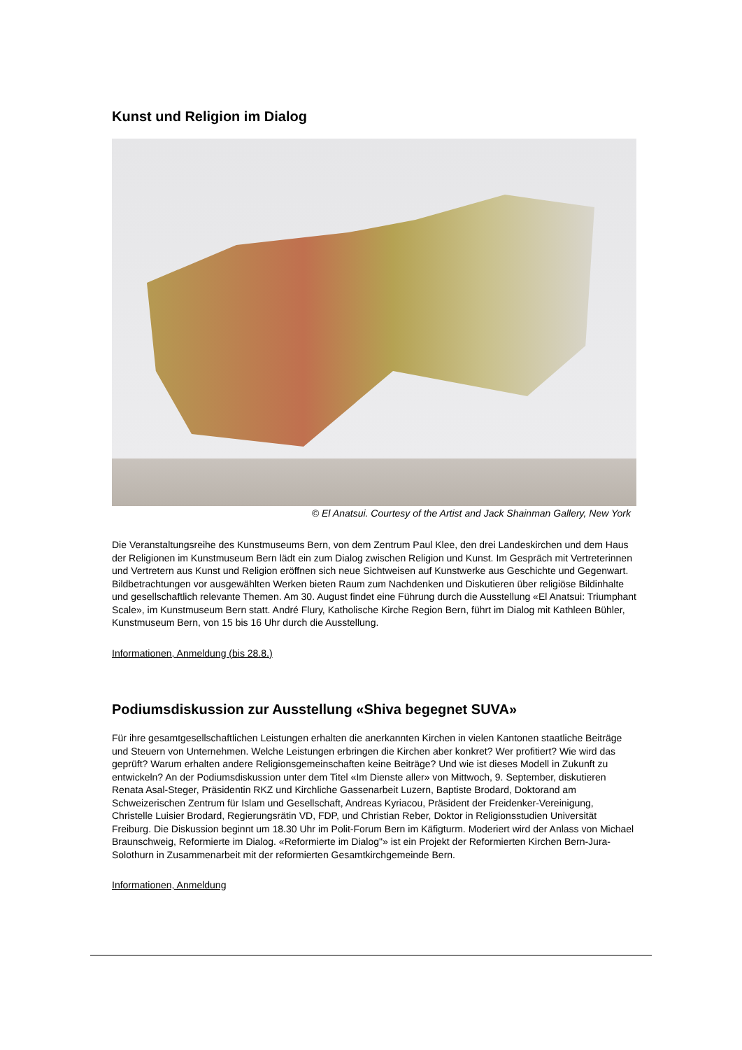Kunst und Religion im Dialog
© El Anatsui. Courtesy of the Artist and Jack Shainman Gallery, New York
Die Veranstaltungsreihe des Kunstmuseums Bern, von dem Zentrum Paul Klee, den drei Landeskirchen und dem Haus der Religionen im Kunstmuseum Bern lädt ein zum Dialog zwischen Religion und Kunst. Im Gespräch mit Vertreterinnen und Vertretern aus Kunst und Religion eröffnen sich neue Sichtweisen auf Kunstwerke aus Geschichte und Gegenwart. Bildbetrachtungen vor ausgewählten Werken bieten Raum zum Nachdenken und Diskutieren über religiöse Bildinhalte und gesellschaftlich relevante Themen. Am 30. August findet eine Führung durch die Ausstellung «El Anatsui: Triumphant Scale», im Kunstmuseum Bern statt. André Flury, Katholische Kirche Region Bern, führt im Dialog mit Kathleen Bühler, Kunstmuseum Bern, von 15 bis 16 Uhr durch die Ausstellung.
Informationen, Anmeldung (bis 28.8.)
Podiumsdiskussion zur Ausstellung «Shiva begegnet SUVA»
Für ihre gesamtgesellschaftlichen Leistungen erhalten die anerkannten Kirchen in vielen Kantonen staatliche Beiträge und Steuern von Unternehmen. Welche Leistungen erbringen die Kirchen aber konkret? Wer profitiert? Wie wird das geprüft? Warum erhalten andere Religionsgemeinschaften keine Beiträge? Und wie ist dieses Modell in Zukunft zu entwickeln? An der Podiumsdiskussion unter dem Titel «Im Dienste aller» von Mittwoch, 9. September, diskutieren Renata Asal-Steger, Präsidentin RKZ und Kirchliche Gassenarbeit Luzern, Baptiste Brodard, Doktorand am Schweizerischen Zentrum für Islam und Gesellschaft, Andreas Kyriacou, Präsident der Freidenker-Vereinigung, Christelle Luisier Brodard, Regierungsrätin VD, FDP, und Christian Reber, Doktor in Religionsstudien Universität Freiburg. Die Diskussion beginnt um 18.30 Uhr im Polit-Forum Bern im Käfigturm. Moderiert wird der Anlass von Michael Braunschweig, Reformierte im Dialog. «Reformierte im Dialog"» ist ein Projekt der Reformierten Kirchen Bern-Jura-Solothurn in Zusammenarbeit mit der reformierten Gesamtkirchgemeinde Bern.
Informationen, Anmeldung